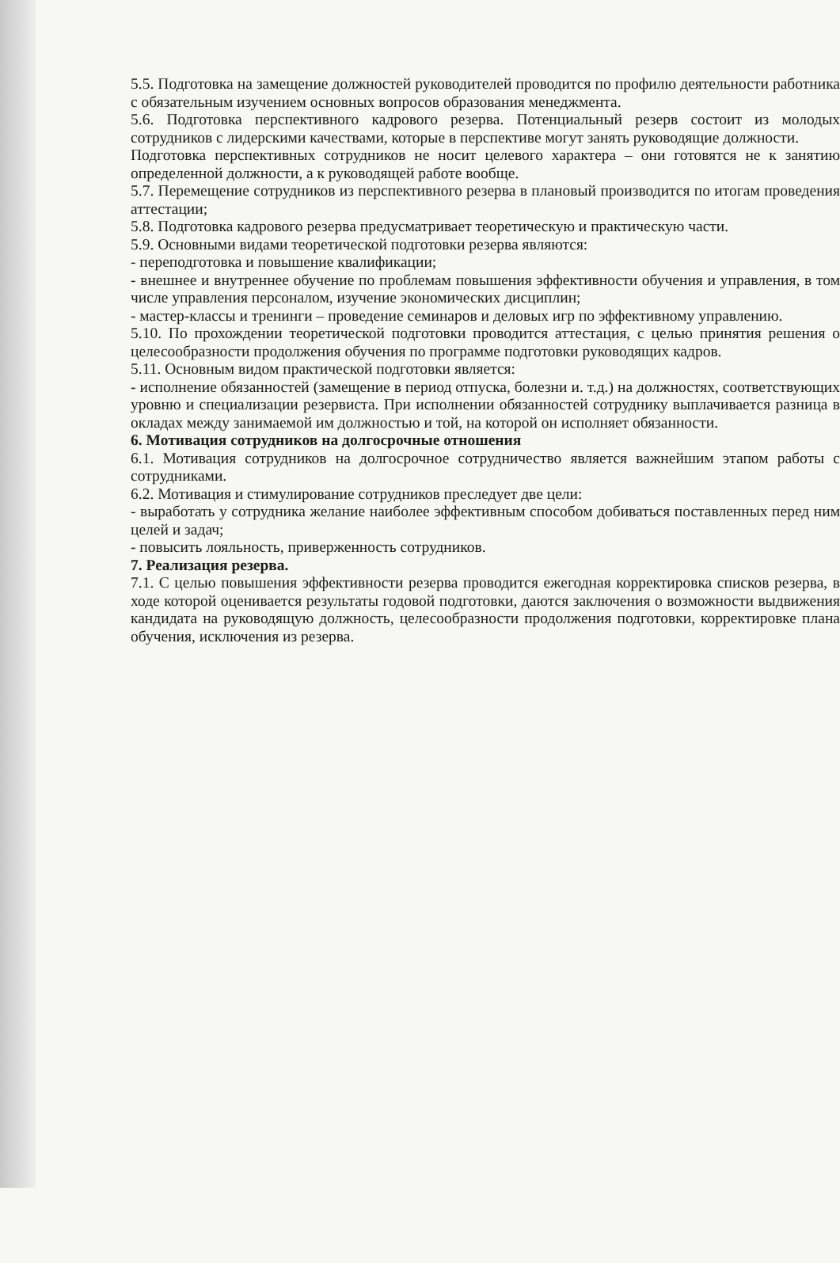5.5. Подготовка на замещение должностей руководителей проводится по профилю деятельности работника с обязательным изучением основных вопросов образования менеджмента.
5.6. Подготовка перспективного кадрового резерва. Потенциальный резерв состоит из молодых сотрудников с лидерскими качествами, которые в перспективе могут занять руководящие должности.
Подготовка перспективных сотрудников не носит целевого характера – они готовятся не к занятию определенной должности, а к руководящей работе вообще.
5.7. Перемещение сотрудников из перспективного резерва в плановый производится по итогам проведения аттестации;
5.8. Подготовка кадрового резерва предусматривает теоретическую и практическую части.
5.9. Основными видами теоретической подготовки резерва являются:
- переподготовка и повышение квалификации;
- внешнее и внутреннее обучение по проблемам повышения эффективности обучения и управления, в том числе управления персоналом, изучение экономических дисциплин;
- мастер-классы и тренинги – проведение семинаров и деловых игр по эффективному управлению.
5.10. По прохождении теоретической подготовки проводится аттестация, с целью принятия решения о целесообразности продолжения обучения по программе подготовки руководящих кадров.
5.11. Основным видом практической подготовки является:
- исполнение обязанностей (замещение в период отпуска, болезни и. т.д.) на должностях, соответствующих уровню и специализации резервиста. При исполнении обязанностей сотруднику выплачивается разница в окладах между занимаемой им должностью и той, на которой он исполняет обязанности.
6. Мотивация сотрудников на долгосрочные отношения
6.1. Мотивация сотрудников на долгосрочное сотрудничество является важнейшим этапом работы с сотрудниками.
6.2. Мотивация и стимулирование сотрудников преследует две цели:
- выработать у сотрудника желание наиболее эффективным способом добиваться поставленных перед ним целей и задач;
- повысить лояльность, приверженность сотрудников.
7. Реализация резерва.
7.1. С целью повышения эффективности резерва проводится ежегодная корректировка списков резерва, в ходе которой оценивается результаты годовой подготовки, даются заключения о возможности выдвижения кандидата на руководящую должность, целесообразности продолжения подготовки, корректировке плана обучения, исключения из резерва.